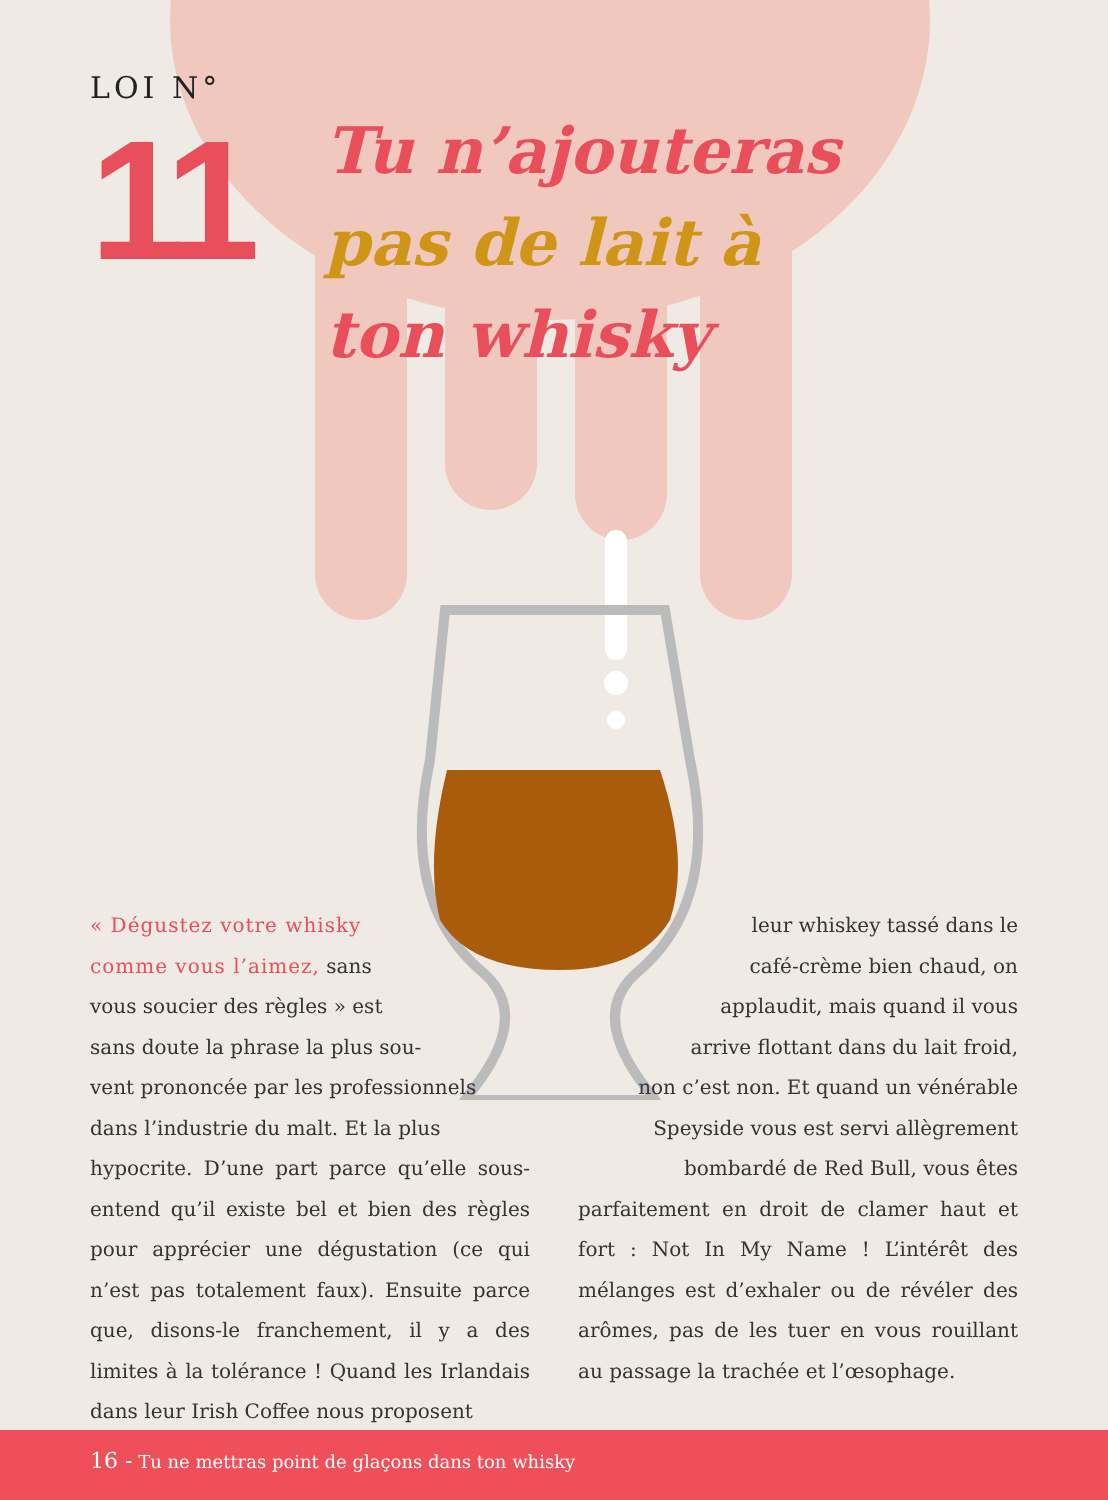LOI N°
11
Tu n’ajouteras
pas de lait à
ton whisky
« Dégustez votre whisky
comme vous l’aimez, sans
vous soucier des règles » est
sans doute la phrase la plus sou-
vent prononcée par les professionnels
dans l’industrie du malt. Et la plus
hypocrite. D’une part parce qu’elle sous-entend qu’il existe bel et bien des règles pour apprécier une dégustation (ce qui n’est pas totalement faux). Ensuite parce que, disons-le franchement, il y a des limites à la tolérance ! Quand les Irlandais dans leur Irish Coffee nous proposent
leur whiskey tassé dans le
café-crème bien chaud, on
applaudit, mais quand il vous
arrive flottant dans du lait froid,
non c’est non. Et quand un vénérable
Speyside vous est servi allègrement
bombardé de Red Bull, vous êtes
parfaitement en droit de clamer haut et fort : Not In My Name ! L’intérêt des mélanges est d’exhaler ou de révéler des arômes, pas de les tuer en vous rouillant au passage la trachée et l’œsophage.
16 - Tu ne mettras point de glaçons dans ton whisky